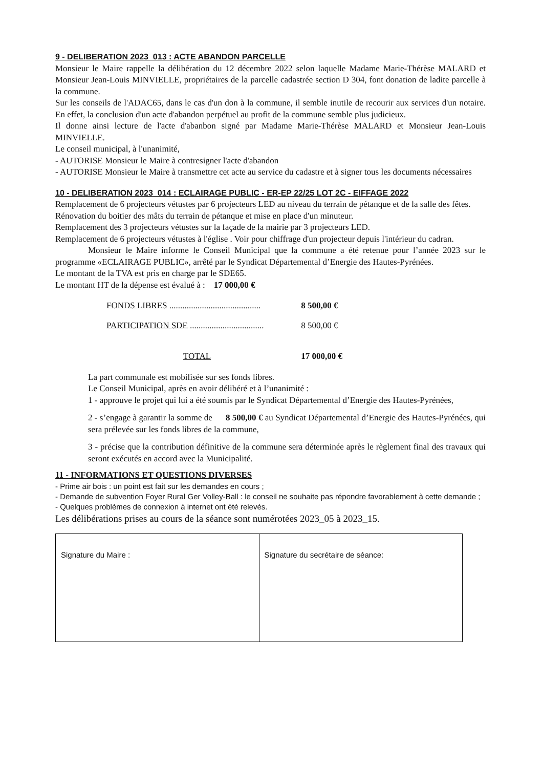9 - DELIBERATION 2023_013 : ACTE ABANDON PARCELLE
Monsieur le Maire rappelle la délibération du 12 décembre 2022 selon laquelle Madame Marie-Thérèse MALARD et Monsieur Jean-Louis MINVIELLE, propriétaires de la parcelle cadastrée section D 304, font donation de ladite parcelle à la commune.
Sur les conseils de l'ADAC65, dans le cas d'un don à la commune, il semble inutile de recourir aux services d'un notaire. En effet, la conclusion d'un acte d'abandon perpétuel au profit de la commune semble plus judicieux.
Il donne ainsi lecture de l'acte d'abanbon signé par Madame Marie-Thérèse MALARD et Monsieur Jean-Louis MINVIELLE.
Le conseil municipal, à l'unanimité,
- AUTORISE Monsieur le Maire à contresigner l'acte d'abandon
- AUTORISE Monsieur le Maire à transmettre cet acte au service du cadastre et à signer tous les documents nécessaires
10 - DELIBERATION 2023_014 : ECLAIRAGE PUBLIC - ER-EP 22/25 LOT 2C - EIFFAGE 2022
Remplacement de 6 projecteurs vétustes par 6 projecteurs LED au niveau du terrain de pétanque et de la salle des fêtes.
Rénovation du boitier des mâts du terrain de pétanque et mise en place d'un minuteur.
Remplacement des 3 projecteurs vétustes sur la façade de la mairie par 3 projecteurs LED.
Remplacement de 6 projecteurs vétustes à l'église . Voir pour chiffrage d'un projecteur depuis l'intérieur du cadran.
Monsieur le Maire informe le Conseil Municipal que la commune a été retenue pour l’année 2023 sur le programme «ECLAIRAGE PUBLIC», arrêté par le Syndicat Départemental d’Energie des Hautes-Pyrénées.
Le montant de la TVA est pris en charge par le SDE65.
Le montant HT de la dépense est évalué à : 17 000,00 €
| FONDS LIBRES .......................................... | 8 500,00 € |
| PARTICIPATION SDE .................................. | 8 500,00 € |
| TOTAL | 17 000,00 € |
La part communale est mobilisée sur ses fonds libres.
Le Conseil Municipal, après en avoir délibéré et à l’unanimité :
1 - approuve le projet qui lui a été soumis par le Syndicat Départemental d’Energie des Hautes-Pyrénées,
2 - s’engage à garantir la somme de 8 500,00 € au Syndicat Départemental d’Energie des Hautes-Pyrénées, qui sera prélevée sur les fonds libres de la commune,
3 - précise que la contribution définitive de la commune sera déterminée après le règlement final des travaux qui seront exécutés en accord avec la Municipalité.
11 - INFORMATIONS ET QUESTIONS DIVERSES
- Prime air bois : un point est fait sur les demandes en cours ;
- Demande de subvention Foyer Rural Ger Volley-Ball : le conseil ne souhaite pas répondre favorablement à cette demande ;
- Quelques problèmes de connexion à internet ont été relevés.
Les délibérations prises au cours de la séance sont numérotées 2023_05 à 2023_15.
| Signature du Maire : | Signature du secrétaire de séance: |